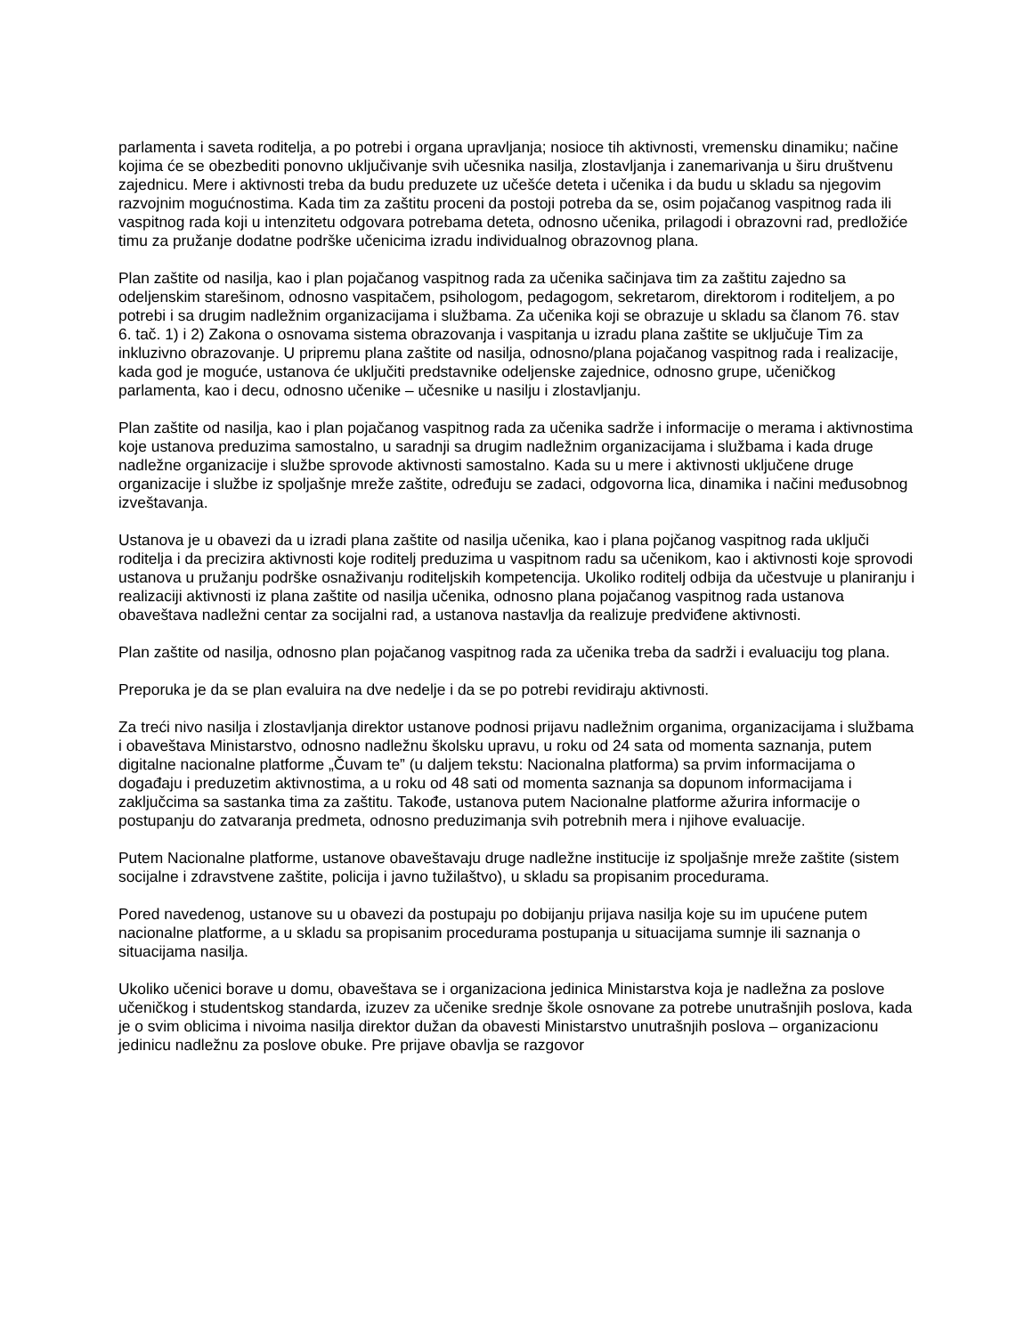parlamenta i saveta roditelja, a po potrebi i organa upravljanja; nosioce tih aktivnosti, vremensku dinamiku; načine kojima će se obezbediti ponovno uključivanje svih učesnika nasilja, zlostavljanja i zanemarivanja u širu društvenu zajednicu. Mere i aktivnosti treba da budu preduzete uz učešće deteta i učenika i da budu u skladu sa njegovim razvojnim mogućnostima. Kada tim za zaštitu proceni da postoji potreba da se, osim pojačanog vaspitnog rada ili vaspitnog rada koji u intenzitetu odgovara potrebama deteta, odnosno učenika, prilagodi i obrazovni rad, predložiće timu za pružanje dodatne podrške učenicima izradu individualnog obrazovnog plana.
Plan zaštite od nasilja, kao i plan pojačanog vaspitnog rada za učenika sačinjava tim za zaštitu zajedno sa odeljenskim starešinom, odnosno vaspitačem, psihologom, pedagogom, sekretarom, direktorom i roditeljem, a po potrebi i sa drugim nadležnim organizacijama i službama. Za učenika koji se obrazuje u skladu sa članom 76. stav 6. tač. 1) i 2) Zakona o osnovama sistema obrazovanja i vaspitanja u izradu plana zaštite se uključuje Tim za inkluzivno obrazovanje. U pripremu plana zaštite od nasilja, odnosno/plana pojačanog vaspitnog rada i realizacije, kada god je moguće, ustanova će uključiti predstavnike odeljenske zajednice, odnosno grupe, učeničkog parlamenta, kao i decu, odnosno učenike – učesnike u nasilju i zlostavljanju.
Plan zaštite od nasilja, kao i plan pojačanog vaspitnog rada za učenika sadrže i informacije o merama i aktivnostima koje ustanova preduzima samostalno, u saradnji sa drugim nadležnim organizacijama i službama i kada druge nadležne organizacije i službe sprovode aktivnosti samostalno. Kada su u mere i aktivnosti uključene druge organizacije i službe iz spoljašnje mreže zaštite, određuju se zadaci, odgovorna lica, dinamika i načini međusobnog izveštavanja.
Ustanova je u obavezi da u izradi plana zaštite od nasilja učenika, kao i plana pojčanog vaspitnog rada uključi roditelja i da precizira aktivnosti koje roditelj preduzima u vaspitnom radu sa učenikom, kao i aktivnosti koje sprovodi ustanova u pružanju podrške osnaživanju roditeljskih kompetencija. Ukoliko roditelj odbija da učestvuje u planiranju i realizaciji aktivnosti iz plana zaštite od nasilja učenika, odnosno plana pojačanog vaspitnog rada ustanova obaveštava nadležni centar za socijalni rad, a ustanova nastavlja da realizuje predviđene aktivnosti.
Plan zaštite od nasilja, odnosno plan pojačanog vaspitnog rada za učenika treba da sadrži i evaluaciju tog plana.
Preporuka je da se plan evaluira na dve nedelje i da se po potrebi revidiraju aktivnosti.
Za treći nivo nasilja i zlostavljanja direktor ustanove podnosi prijavu nadležnim organima, organizacijama i službama i obaveštava Ministarstvo, odnosno nadležnu školsku upravu, u roku od 24 sata od momenta saznanja, putem digitalne nacionalne platforme „Čuvam te” (u daljem tekstu: Nacionalna platforma) sa prvim informacijama o događaju i preduzetim aktivnostima, a u roku od 48 sati od momenta saznanja sa dopunom informacijama i zaključcima sa sastanka tima za zaštitu. Takođe, ustanova putem Nacionalne platforme ažurira informacije o postupanju do zatvaranja predmeta, odnosno preduzimanja svih potrebnih mera i njihove evaluacije.
Putem Nacionalne platforme, ustanove obaveštavaju druge nadležne institucije iz spoljašnje mreže zaštite (sistem socijalne i zdravstvene zaštite, policija i javno tužilaštvo), u skladu sa propisanim procedurama.
Pored navedenog, ustanove su u obavezi da postupaju po dobijanju prijava nasilja koje su im upućene putem nacionalne platforme, a u skladu sa propisanim procedurama postupanja u situacijama sumnje ili saznanja o situacijama nasilja.
Ukoliko učenici borave u domu, obaveštava se i organizaciona jedinica Ministarstva koja je nadležna za poslove učeničkog i studentskog standarda, izuzev za učenike srednje škole osnovane za potrebe unutrašnjih poslova, kada je o svim oblicima i nivoima nasilja direktor dužan da obavesti Ministarstvo unutrašnjih poslova – organizacionu jedinicu nadležnu za poslove obuke. Pre prijave obavlja se razgovor